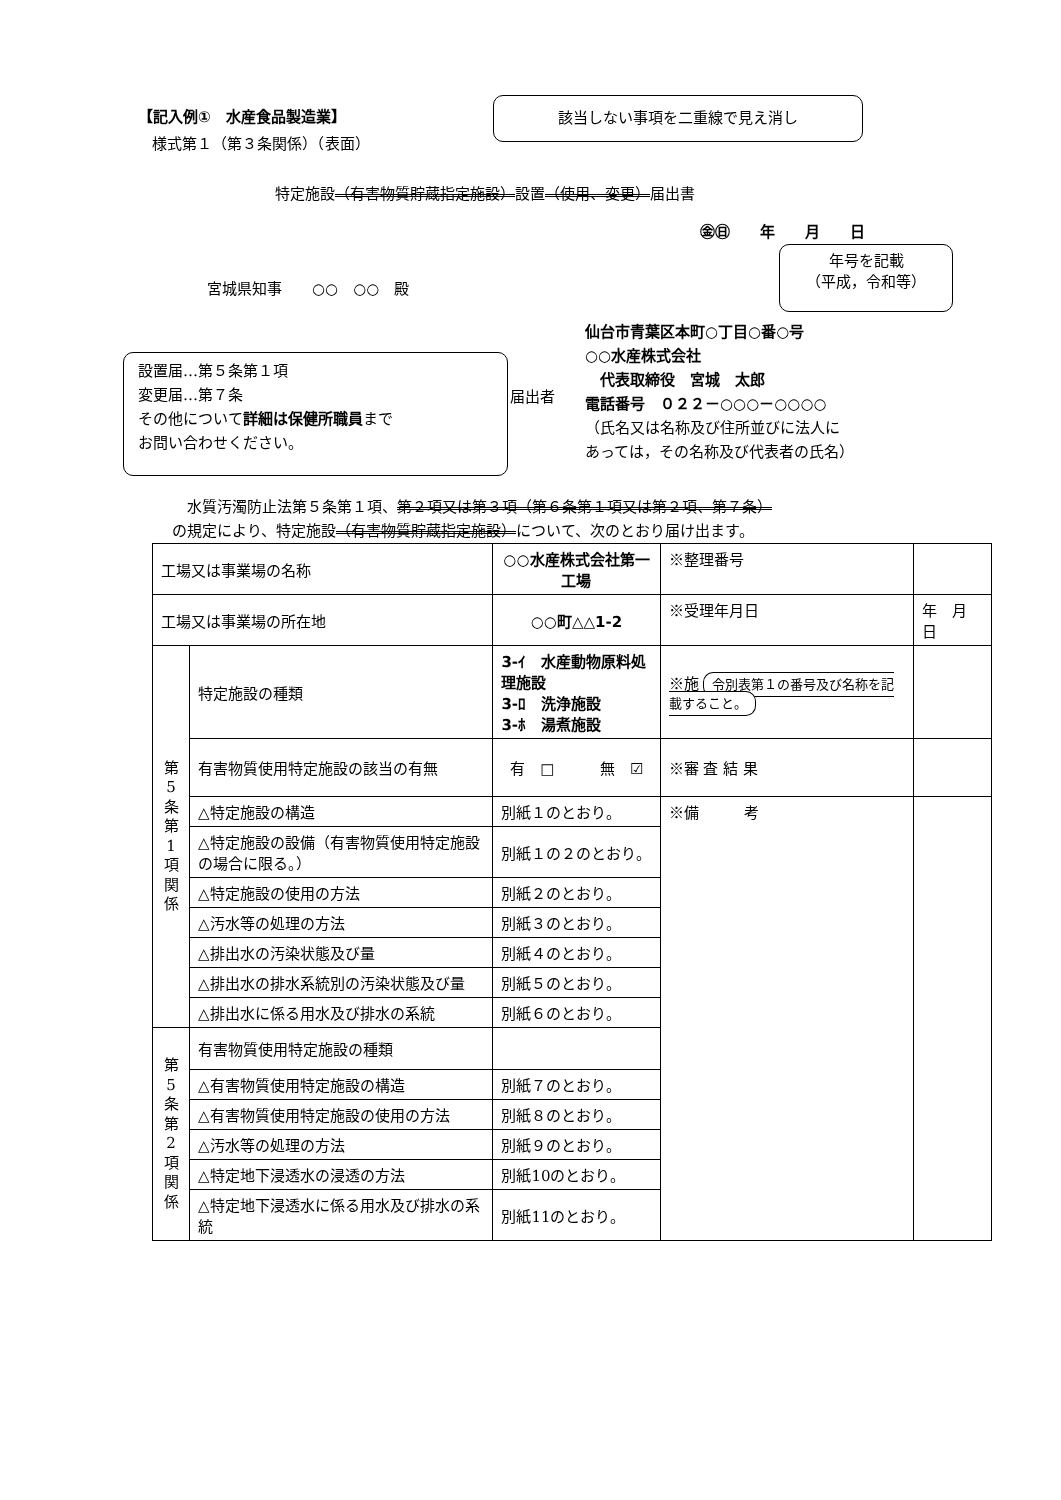【記入例①　水産食品製造業】
様式第１（第３条関係）（表面）
該当しない事項を二重線で見え消し
特定施設（有害物質貯蔵指定施設）設置（使用、変更）届出書
㊎㊐　　年　　月　　日
年号を記載
（平成，令和等）
宮城県知事　　○○　○○　殿
設置届…第５条第１項
変更届…第７条
その他について詳細は保健所職員まで
お問い合わせください。
届出者
仙台市青葉区本町○丁目○番○号
○○水産株式会社
　代表取締役　宮城　太郎
電話番号　０２２－○○○－○○○○
（氏名又は名称及び住所並びに法人に
あっては，その名称及び代表者の氏名）
　水質汚濁防止法第５条第１項、第２項又は第３項（第６条第１項又は第２項、第７条）
の規定により、特定施設（有害物質貯蔵指定施設）について、次のとおり届け出ます。
| 工場又は事業場の名称 | | ○○水産株式会社第一工場 | ※整理番号 | |
| 工場又は事業場の所在地 | | ○○町△△1-2 | ※受理年月日 | 年 月 日 |
| 第 5 条 第 1 項 関 係 | 特定施設の種類 | 3-ｲ 水産動物原料処理施設 3-ﾛ 洗浄施設 3-ﾎ 湯煮施設 | ※施 令別表第１の番号及び名称を記載すること。 | |
| | 有害物質使用特定施設の該当の有無 | 有 □ 無 ☑ | ※審 査 結 果 | |
| | △特定施設の構造 | 別紙１のとおり。 | ※備 考 | |
| | △特定施設の設備（有害物質使用特定施設の場合に限る。） | 別紙１の２のとおり。 | | |
| | △特定施設の使用の方法 | 別紙２のとおり。 | | |
| | △汚水等の処理の方法 | 別紙３のとおり。 | | |
| | △排出水の汚染状態及び量 | 別紙４のとおり。 | | |
| | △排出水の排水系統別の汚染状態及び量 | 別紙５のとおり。 | | |
| | △排出水に係る用水及び排水の系統 | 別紙６のとおり。 | | |
| 第 5 条 第 2 項 関 係 | 有害物質使用特定施設の種類 | | | |
| | △有害物質使用特定施設の構造 | 別紙７のとおり。 | | |
| | △有害物質使用特定施設の使用の方法 | 別紙８のとおり。 | | |
| | △汚水等の処理の方法 | 別紙９のとおり。 | | |
| | △特定地下浸透水の浸透の方法 | 別紙10のとおり。 | | |
| | △特定地下浸透水に係る用水及び排水の系統 | 別紙11のとおり。 | | |